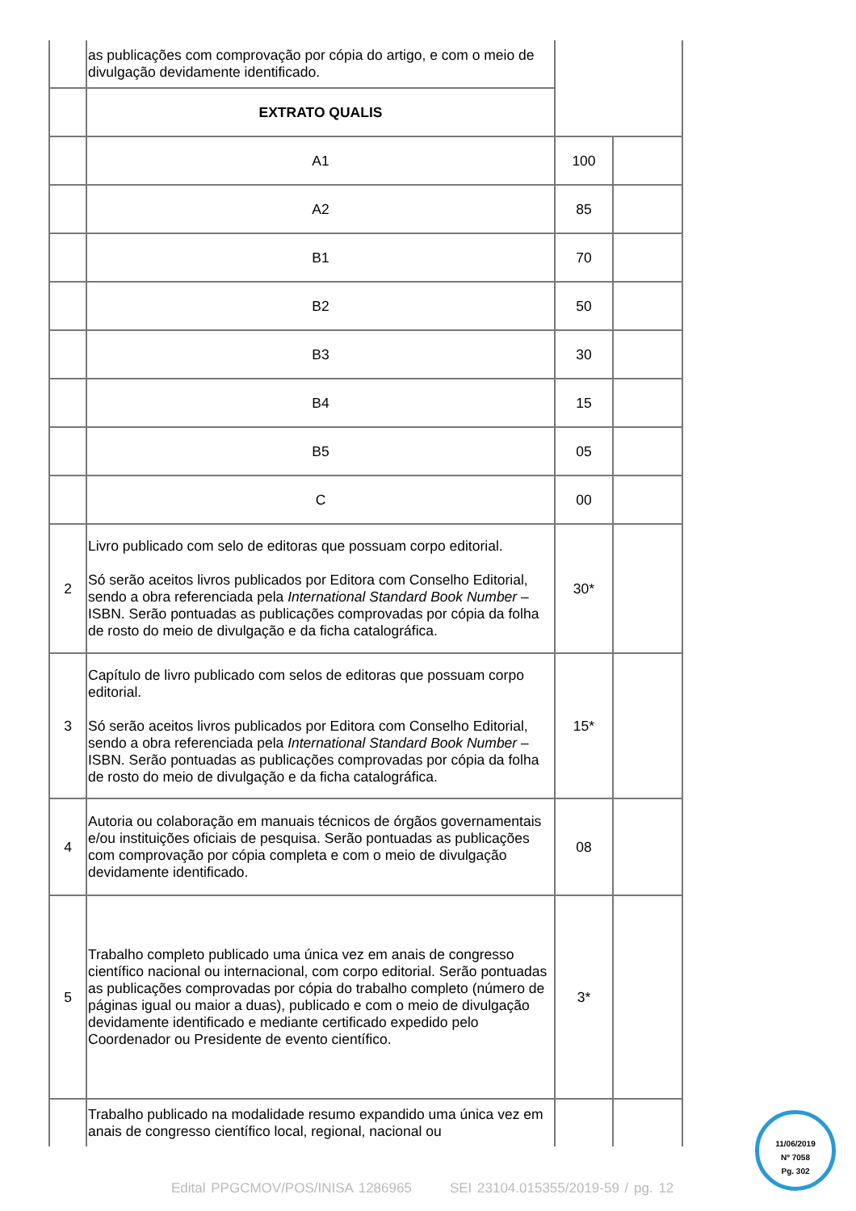| | as publicações com comprovação por cópia do artigo, e com o meio de divulgação devidamente identificado. | | |
| | EXTRATO QUALIS | | |
| | A1 | 100 | |
| | A2 | 85 | |
| | B1 | 70 | |
| | B2 | 50 | |
| | B3 | 30 | |
| | B4 | 15 | |
| | B5 | 05 | |
| | C | 00 | |
| 2 | Livro publicado com selo de editoras que possuam corpo editorial. Só serão aceitos livros publicados por Editora com Conselho Editorial, sendo a obra referenciada pela International Standard Book Number – ISBN. Serão pontuadas as publicações comprovadas por cópia da folha de rosto do meio de divulgação e da ficha catalográfica. | 30* | |
| 3 | Capítulo de livro publicado com selos de editoras que possuam corpo editorial. Só serão aceitos livros publicados por Editora com Conselho Editorial, sendo a obra referenciada pela International Standard Book Number – ISBN. Serão pontuadas as publicações comprovadas por cópia da folha de rosto do meio de divulgação e da ficha catalográfica. | 15* | |
| 4 | Autoria ou colaboração em manuais técnicos de órgãos governamentais e/ou instituições oficiais de pesquisa. Serão pontuadas as publicações com comprovação por cópia completa e com o meio de divulgação devidamente identificado. | 08 | |
| 5 | Trabalho completo publicado uma única vez em anais de congresso científico nacional ou internacional, com corpo editorial. Serão pontuadas as publicações comprovadas por cópia do trabalho completo (número de páginas igual ou maior a duas), publicado e com o meio de divulgação devidamente identificado e mediante certificado expedido pelo Coordenador ou Presidente de evento científico. | 3* | |
| | Trabalho publicado na modalidade resumo expandido uma única vez em anais de congresso científico local, regional, nacional ou | | |
11/06/2019
Nº 7058
Pg. 302
Edital PPGCMOV/POS/INISA 1286965 SEI 23104.015355/2019-59 / pg. 12